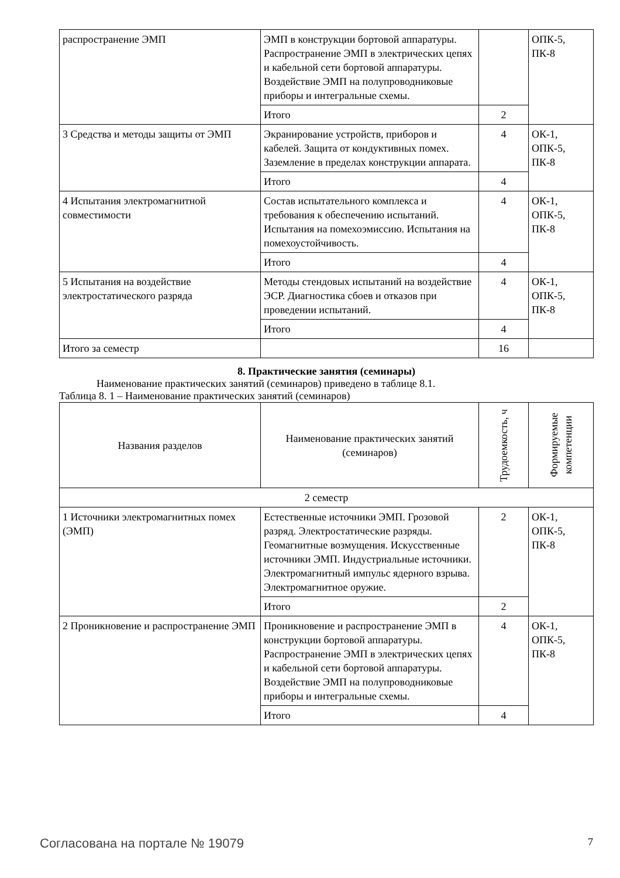| распространение ЭМП | ЭМП в конструкции бортовой аппаратуры. Распространение ЭМП в электрических цепях и кабельной сети бортовой аппаратуры. Воздействие ЭМП на полупроводниковые приборы и интегральные схемы. | | ОПК-5, ПК-8 |
| | Итого | 2 | |
| 3 Средства и методы защиты от ЭМП | Экранирование устройств, приборов и кабелей. Защита от кондуктивных помех. Заземление в пределах конструкции аппарата. | 4 | ОК-1, ОПК-5, ПК-8 |
| | Итого | 4 | |
| 4 Испытания электромагнитной совместимости | Состав испытательного комплекса и требования к обеспечению испытаний. Испытания на помехоэмиссию. Испытания на помехоустойчивость. | 4 | ОК-1, ОПК-5, ПК-8 |
| | Итого | 4 | |
| 5 Испытания на воздействие электростатического разряда | Методы стендовых испытаний на воздействие ЭСР. Диагностика сбоев и отказов при проведении испытаний. | 4 | ОК-1, ОПК-5, ПК-8 |
| | Итого | 4 | |
| Итого за семестр | | 16 | |
8. Практические занятия (семинары)
Наименование практических занятий (семинаров) приведено в таблице 8.1.
Таблица 8. 1 – Наименование практических занятий (семинаров)
| Названия разделов | Наименование практических занятий (семинаров) | Трудоемкость, ч | Формируемые компетенции |
| --- | --- | --- | --- |
| 2 семестр | | | |
| 1 Источники электромагнитных помех (ЭМП) | Естественные источники ЭМП. Грозовой разряд. Электростатические разряды. Геомагнитные возмущения. Искусственные источники ЭМП. Индустриальные источники. Электромагнитный импульс ядерного взрыва. Электромагнитное оружие. | 2 | ОК-1, ОПК-5, ПК-8 |
| | Итого | 2 | |
| 2 Проникновение и распространение ЭМП | Проникновение и распространение ЭМП в конструкции бортовой аппаратуры. Распространение ЭМП в электрических цепях и кабельной сети бортовой аппаратуры. Воздействие ЭМП на полупроводниковые приборы и интегральные схемы. | 4 | ОК-1, ОПК-5, ПК-8 |
| | Итого | 4 | |
Согласована на портале № 19079 7